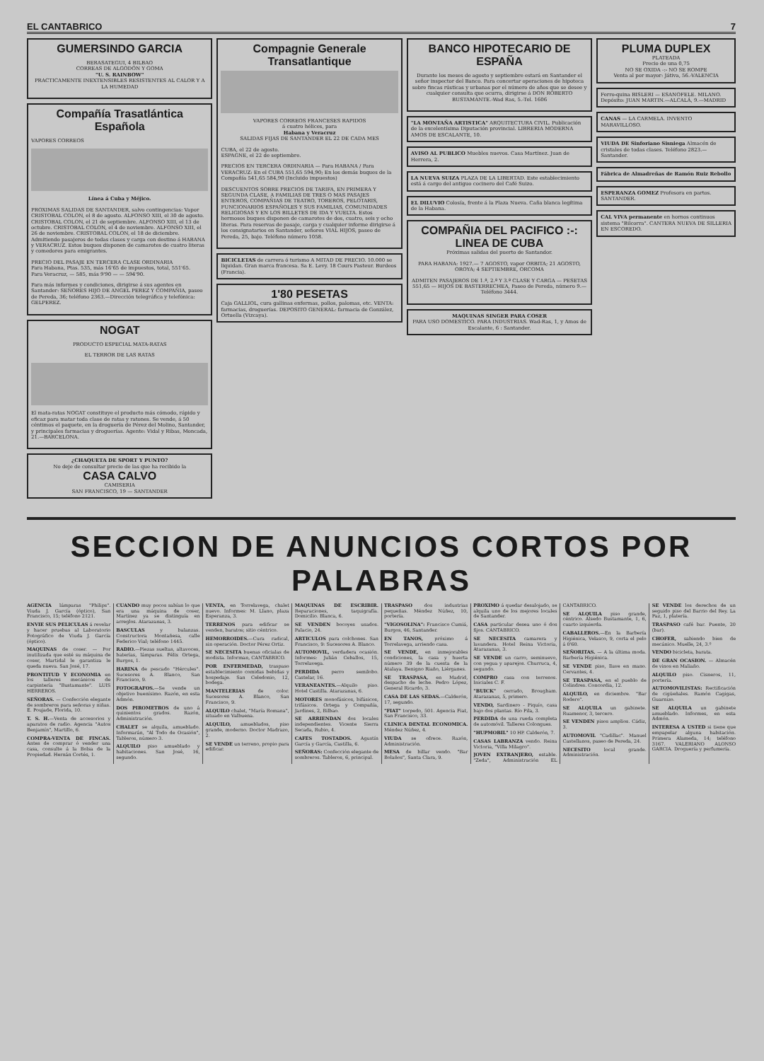EL CANTABRICO 7
GUMERSINDO GARCIA
BERASATEGUI, 4 BILBAO
CORREAS DE ALGODÓN Y GOMA
"U. S. RAINBOW"
PRACTICAMENTE INEXTENSIBLES RESISTENTES AL CALOR Y A LA HUMEDAD
Compañía Trasatlántica Española
VAPORES CORREOS
Línea á Cuba y Méjico.
PROXIMAS SALIDAS DE SANTANDER, salvo contingencias: Vapor CRISTOBAL COLON, el 8 de agosto. ALFONSO XIII, el 30 de agosto. CRISTOBAL COLON, el 21 de septiembre. ALFONSO XIII, el 13 de octubre. CRISTOBAL COLON, el 4 de noviembre. ALFONSO XIII, el 26 de noviembre. CRISTOBAL COLON, el 18 de diciembre. Admitiendo pasajeros de todas clases y carga con destino á HABANA y VERACRUZ. Estos buques disponen de camarotes de cuatro literas y comedores para emigrantes.
PRECIO DEL PASAJE EN TERCERA CLASE ORDINARIA
Para Habana, Ptas. 535, más 16'65 de impuestos, total, 551'65.
Para Veracruz, — 585, más 9'90 — — 594'90.
Para más informes y condiciones, dirigirse á sus agentes en Santander: SEÑORES HIJO DE ANGEL PEREZ Y COMPAÑIA, paseo de Pereda, 36; teléfono 2363.—Dirección telegráfica y telefónica: GELPEREZ.
NOGAT
PRODUCTO ESPECIAL MATA-RATAS
EL TERROR DE LAS RATAS
El mata-ratas NOGAT constituye el producto más cómodo, rápido y eficaz para matar toda clase de ratas y ratones. Se vende, á 50 céntimos el paquete, en la droguería de Pérez del Molino, Santander, y principales farmacias y droguerías. Agente: Vidal y Ribas, Moncada, 21.—BARCELONA.
¿CHAQUETA DE SPORT Y PUNTO?
No deje de consultar precio de las que ha recibido la
CASA CALVO
CAMISERIA
SAN FRANCISCO, 19 — SANTANDER
Compagnie Generale Transatlantique
VAPORES CORREOS FRANCESES RAPIDOS
á cuatro hélices, para
Habana y Veracruz
SALIDAS FIJAS DE SANTANDER EL 22 DE CADA MES
CUBA, el 22 de agosto.
ESPAGNE, el 22 de septiembre.
PRECIOS EN TERCERA ORDINARIA — Para HABANA / Para VERACRUZ: En el CUBA 551,65 594,90; En los demás buques de la Compañía 541,65 584,90 (Incluido impuestos)
DESCUENTOS SOBRE PRECIOS DE TARIFA, EN PRIMERA Y SEGUNDA CLASE, A FAMILIAS DE TRES O MAS PASAJES ENTEROS, COMPAÑIAS DE TEATRO, TOREROS, PELOTARIS, FUNCIONARIOS ESPAÑOLES Y SUS FAMILIAS, COMUNIDADES RELIGIOSAS Y EN LOS BILLETES DE IDA Y VUELTA. Estos hermosos buques disponen de camarotes de dos, cuatro, seis y ocho literas. Para reservas de pasaje, carga y cualquier informe dirigirse á los consignatarios en Santander, señores VIAL HIJOS, paseo de Pereda, 25, bajo. Teléfono número 1058.
BICICLETAS de carrera ó turismo A MITAD DE PRECIO. 10.000 se liquidan. Gran marca francesa. Sa E. Levy. 18 Cours Pasteur. Burdeos (Francia).
1'80 PESETAS
Caja GALLIOL, cura gallinas enfermas, pollos, palomas, etc. VENTA: farmacias, droguerías. DEPOSITO GENERAL: farmacia de González, Ortuella (Vizcaya).
BANCO HIPOTECARIO DE ESPAÑA
Durante los meses de agosto y septiembre estará en Santander el señor inspector del Banco. Para concertar operaciones de hipoteca sobre fincas rústicas y urbanas por el número de años que se desee y cualquier consulta que ocurra, dirigirse á DON ROBERTO BUSTAMANTE.-Wad Ras, 5.-Tel. 1606
"LA MONTAÑA ARTISTICA" ARQUITECTURA CIVIL. Publicación de la excelentísima Diputación provincial. LIBRERIA MODERNA AMOS DE ESCALANTE, 10.
AVISO AL PUBLICO Muebles nuevos. Casa Martínez. Juan de Herrera, 2.
LA NUEVA SUIZA PLAZA DE LA LIBERTAD. Este establecimiento está á cargo del antiguo cocinero del Café Suizo.
EL DILUVIO Colosía, frente á la Plaza Nueva. Caña blanca legítima de la Habana.
COMPAÑIA DEL PACIFICO :-: LINEA DE CUBA
Próximas salidas del puerto de Santandor.
PARA HABANA: 1927.— 7 AGOSTO, vapor ORBITA; 21 AGOSTO, OROYA; 4 SEPTIEMBRE, ORCOMA
ADMITEN PASAJEROS DE 1.ª, 2.ª Y 3.ª CLASE Y CARGA — PESETAS 551,65 — HIJOS DE BASTERRECHEA, Paseo de Pereda, número 9.—Teléfono 3444.
MAQUINAS SINGER PARA COSER
PARA USO DOMESTICO. PARA INDUSTRIAS. Wad-Ras, 1, y Amos de Escalante, 6 : Santander.
PLUMA DUPLEX
PLATEADA
Precio de una 0,75
NO SE OXIDA -:- NO SE ROMPE
Venta al por mayor: Játiva, 56.-VALENCIA
Ferro-quina BISLERI — ESANOFELE. MILANO. Depósito: JUAN MARTIN.—ALCALÁ, 9.—MADRID
CANAS — LA CARMELA. INVENTO MARAVILLOSO.
VIUDA DE Sinforiano Sisniega Almacén de cristales de todas clases. Teléfono 2823.—Santander.
Fábrica de Almadreñas de Ramón Ruiz Rebollo
ESPERANZA GOMEZ Profesora en partos. SANTANDER.
CAL VIVA permanente en hornos continuos sistema "Bilcorra". CANTERA NUEVA DE SILLERIA EN ESCOREDO.
SECCION DE ANUNCIOS CORTOS POR PALABRAS
AGENCIA lámparas "Philips". Viuda J. García (óptico), San Francisco, 15; teléfono 2121.
ENVIE SUS PELICULAS á revelar y hacer pruebas al Laboratorio Fotográfico de Viuda J. García (óptico).
MAQUINAS de coser. — Por inutilizada que esté su máquina de coser, Martidal le garantiza le queda nueva. San José, 17.
PRONTITUD Y ECONOMIA en los talleres mecánicos de carpintería "Bustamante". LUIS HERREROS.
SEÑORAS. — Confección elegante de sombreros para señoras y niñas. E. Poujade, Florida, 10.
T. S. H.—Venta de accesorios y aparatos de radio. Agencia "Autos Benjamín", Martillo, 6.
COMPRA-VENTA DE FINCAS. Antes de comprar ó vender una casa, consulte á la Bolsa de la Propiedad. Hernán Cortés, 1.
CUANDO muy pocos sabían lo que era una máquina de coser, Martínez ya se distinguía en arreglos. Atarazanas, 3.
BASCULAS y balanzas. Constructora Montañesa, calle Federico Vial; teléfono 1445.
RADIO.—Piezas sueltas, altavoces, baterías, lámparas. Félix Ortega, Burgos, 1.
HARINA de pescado "Hércules". Sucesores A. Blanco, San Francisco, 9.
FOTOGRAFOS.—Se vende un objetivo buenísimo. Razón, en esta Admón.
DOS PIROMETROS de uno á quinientos grados. Razón, Administración.
CHALET se alquila, amueblado. Informarán, "Al Todo de Ocasión", Tableros, número 3.
ALQUILO piso amueblado y habitaciones. San José, 16, segundo.
VENTA, en Torrelavega, chalet nuevo. Informes: M. Llano, plaza Esperanza, 3.
TERRENOS para edificar se venden, baratos; sitio céntrico.
HEMORROIDES.—Cura radical, sin operación. Doctor Pérez Ortiz.
SE NECESITA buenas oficialas de modista. Informan, CANTABRICO.
POR ENFERMEDAD, traspaso establecimiento comidas bebidas y hospedaje. San Celedonio, 12, bodega.
MANTELERIAS de color. Sucesores A. Blanco, San Francisco, 9.
ALQUILO chalet, "María Romana", situado en Valbuena.
ALQUILO, amueblados, piso grande, moderno. Doctor Madrazo, 2.
SE VENDE un terreno, propio para edificar.
MAQUINAS DE ESCRIBIR. Reparaciones, taquigrafía. Domicilio. Blanca, 6.
SE VENDEN bocoyes usados. Palacio, 24.
ARTICULOS para colchones. San Francisco, 9: Sucesores A. Blanco.
AUTOMOVIL, verdadera ocasión. Informes: Julián Ceballos, 15, Torrelavega.
PERDIDA perro semilobo. Castelar, 16.
VERANEANTES.—Alquilo piso. Hotel Castilla. Atarazanas, 6.
MOTORES monofásicos, bifásicos, trifásicos. Ortega y Compañía, Jardines, 2, Bilbao.
SE ARRIENDAN dos locales independientes. Vicente Sierra Secada, Rubio, 4.
CAFES TOSTADOS. Agustín García y García, Castilla, 6.
SEÑORAS: Confección elegante de sombreros. Tableros, 6, principal.
TRASPASO dos industrias pequeñas. Méndez Núñez, 10, portería.
"VIGOSOLINA": Francisco Cumiá, Burgos, 46, Santander.
EN TANOS, próximo á Torrelavega, arriendo casa.
SE VENDE, en inmejorables condiciones, la casa y huerta número 39 de la cuesta de la Atalaya. Benigno Riaño, Liérganes.
SE TRASPASA, en Madrid, despacho de leche. Pedro López, General Ricardo, 3.
CASA DE LAS SEDAS.—Calderón, 17, segundo.
"FIAT" torpedo, 501. Agencia Fiat, San Francisco, 33.
CLINICA DENTAL ECONOMICA. Méndez Núñez, 4.
VIUDA se ofrece. Razón, Administración.
MESA de billar vendo. "Bar Bolaños", Santa Clara, 9.
PROXIMO á quedar desalojado, se alquila uno de los mejores locales de Santander.
CASA particular desea uno ó dos fijos. CANTABRICO.
SE NECESITA camarera y lavandera. Hotel Reina Victoria, Atarazanas, 3.
SE VENDE un carro, seminuevo, con yegua y aparejos. Churruca, 4, segundo.
COMPRO casa con terrenos. Iniciales C. F.
"BUICK" cerrado, Brougham. Atarazanas, 5, primero.
VENDO, Sardinero - Piquío, casa bajo dos plantas. Río Pila, 3.
PERDIDA de una rueda completa de automóvil. Talleres Colongues.
"HUPMOBIL" 10 HP. Calderón, 7.
CASAS LABRANZA vendo. Reina Victoria, "Villa Milagro".
JOVEN EXTRANJERO, estable. "Zeda", Administración EL CANTABRICO.
SE ALQUILA piso grande, céntrico. Alsedo Bustamante, 1, 6, cuarto izquierda.
CABALLEROS.—En la Barbería Higiénica, Velasco, 9, corta el pelo á 0'60.
SEÑORITAS. — A la última moda. Barbería Higiénica.
SE VENDE piso, llave en mano. Cervantes, 4.
SE TRASPASA, en el pueblo de Colindres. Concordia, 12.
ALQUILO, en diciembre. "Bar Rodero".
SE ALQUILA un gabinete. Ruamenor, 3, tercero.
SE VENDEN pisos amplios. Cádiz, 3.
AUTOMOVIL "Cadillac". Manuel Castellanos, paseo de Pereda, 24.
NECESITO local grande. Administración.
SE VENDE los derechos de un seguido piso del Barrio del Rey. La Paz, 1, platería.
TRASPASO café bar. Puente, 20 (bar).
CHOFER, sabiendo bien de mecánico. Muelle, 24, 3.º
VENDO bicicleta, barata.
DE GRAN OCASION. — Almacén de vinos en Maliaño.
ALQUILO piso. Cisneros, 11, portería.
AUTOMOVILISTAS: Rectificación de cigüeñales. Ramón Cagigas, Guarnizo.
SE ALQUILA un gabinete amueblado. Informes, en esta Admón.
INTERESA A USTED si tiene que empapelar alguna habitación. Primera Alameda, 14; teléfono 3167. VALERIANO ALONSO GARCIA. Droguería y perfumería.